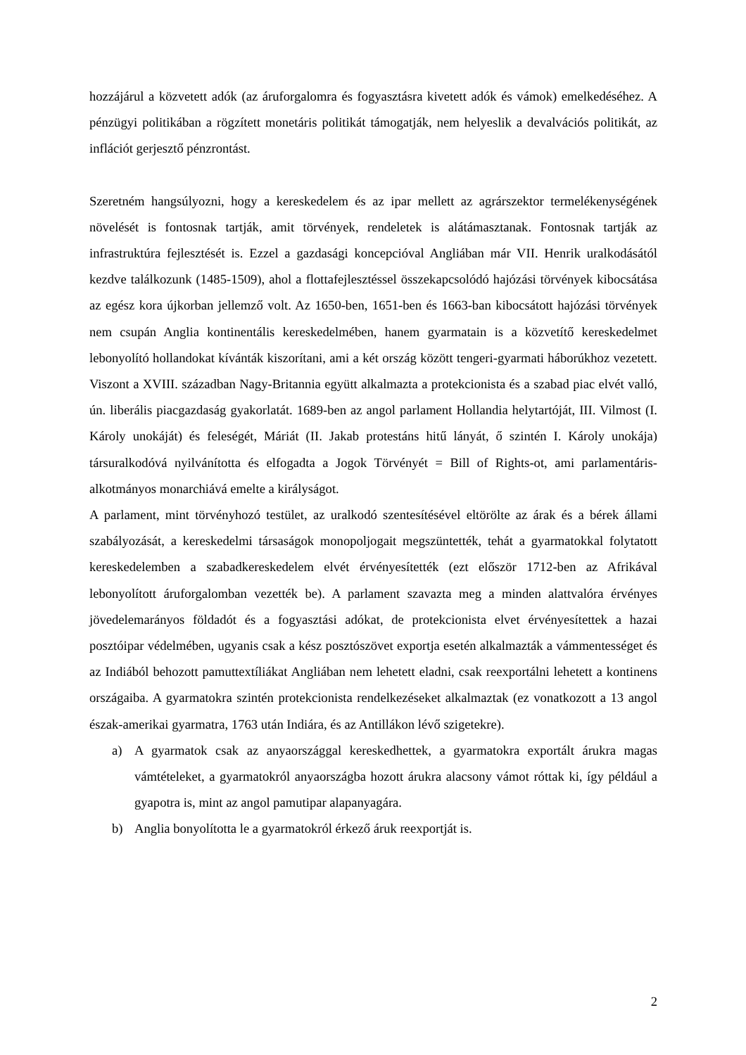hozzájárul a közvetett adók (az áruforgalomra és fogyasztásra kivetett adók és vámok) emelkedéséhez. A pénzügyi politikában a rögzített monetáris politikát támogatják, nem helyeslik a devalvációs politikát, az inflációt gerjesztő pénzrontást.
Szeretném hangsúlyozni, hogy a kereskedelem és az ipar mellett az agrárszektor termelékenységének növelését is fontosnak tartják, amit törvények, rendeletek is alátámasztanak. Fontosnak tartják az infrastruktúra fejlesztését is. Ezzel a gazdasági koncepcióval Angliában már VII. Henrik uralkodásától kezdve találkozunk (1485-1509), ahol a flottafejlesztéssel összekapcsolódó hajózási törvények kibocsátása az egész kora újkorban jellemző volt. Az 1650-ben, 1651-ben és 1663-ban kibocsátott hajózási törvények nem csupán Anglia kontinentális kereskedelmében, hanem gyarmatain is a közvetítő kereskedelmet lebonyolító hollandokat kívánták kiszorítani, ami a két ország között tengeri-gyarmati háborúkhoz vezetett. Viszont a XVIII. században Nagy-Britannia együtt alkalmazta a protekcionista és a szabad piac elvét valló, ún. liberális piacgazdaság gyakorlatát. 1689-ben az angol parlament Hollandia helytartóját, III. Vilmost (I. Károly unokáját) és feleségét, Máriát (II. Jakab protestáns hitű lányát, ő szintén I. Károly unokája) társuralkodóvá nyilvánította és elfogadta a Jogok Törvényét = Bill of Rights-ot, ami parlamentáris-alkotmányos monarchiává emelte a királyságot.
A parlament, mint törvényhozó testület, az uralkodó szentesítésével eltörölte az árak és a bérek állami szabályozását, a kereskedelmi társaságok monopoljogait megszüntették, tehát a gyarmatokkal folytatott kereskedelemben a szabadkereskedelem elvét érvényesítették (ezt először 1712-ben az Afrikával lebonyolított áruforgalomban vezették be). A parlament szavazta meg a minden alattvalóra érvényes jövedelemarányos földadót és a fogyasztási adókat, de protekcionista elvet érvényesítettek a hazai posztóipar védelmében, ugyanis csak a kész posztószövet exportja esetén alkalmazták a vámmentességet és az Indiából behozott pamuttextíliákat Angliában nem lehetett eladni, csak reexportálni lehetett a kontinens országaiba. A gyarmatokra szintén protekcionista rendelkezéseket alkalmaztak (ez vonatkozott a 13 angol észak-amerikai gyarmatra, 1763 után Indiára, és az Antillákon lévő szigetekre).
a) A gyarmatok csak az anyaországgal kereskedhettek, a gyarmatokra exportált árukra magas vámtételeket, a gyarmatokról anyaországba hozott árukra alacsony vámot róttak ki, így például a gyapotra is, mint az angol pamutipar alapanyagára.
b) Anglia bonyolította le a gyarmatokról érkező áruk reexportját is.
2